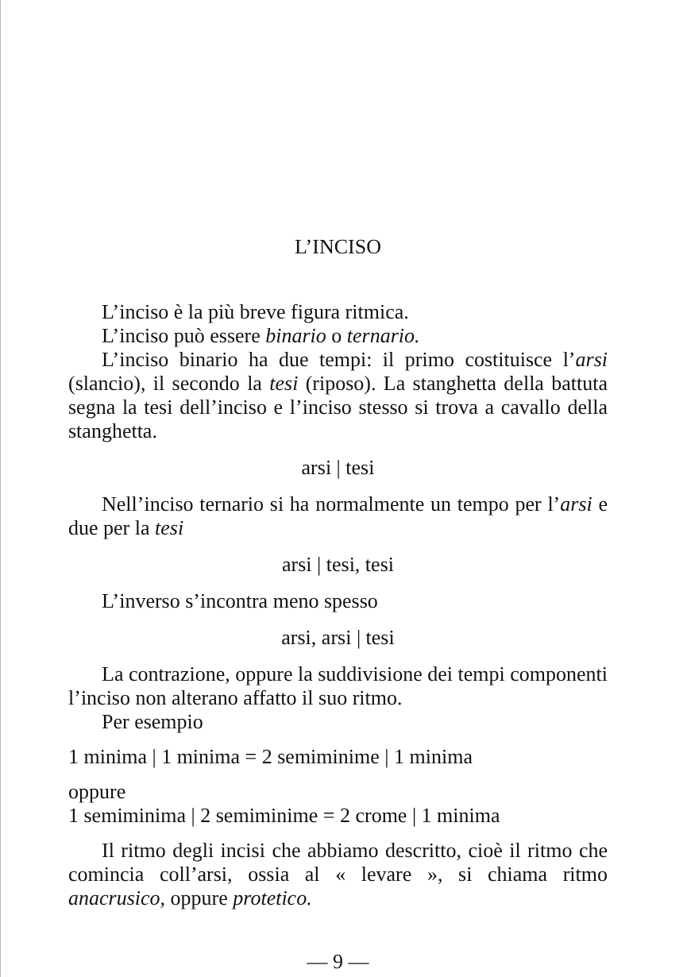L’INCISO
L’inciso è la più breve figura ritmica.
L’inciso può essere binario o ternario.
L’inciso binario ha due tempi: il primo costituisce l’arsi (slancio), il secondo la tesi (riposo). La stanghetta della battuta segna la tesi dell’inciso e l’inciso stesso si trova a cavallo della stanghetta.
arsi | tesi
Nell’inciso ternario si ha normalmente un tempo per l’arsi e due per la tesi
arsi | tesi, tesi
L’inverso s’incontra meno spesso
arsi, arsi | tesi
La contrazione, oppure la suddivisione dei tempi componenti l’inciso non alterano affatto il suo ritmo.
Per esempio
1 minima | 1 minima = 2 semiminime | 1 minima
oppure
1 semiminima | 2 semiminime = 2 crome | 1 minima
Il ritmo degli incisi che abbiamo descritto, cioè il ritmo che comincia coll’arsi, ossia al « levare », si chiama ritmo anacrusico, oppure protetico.
— 9 —